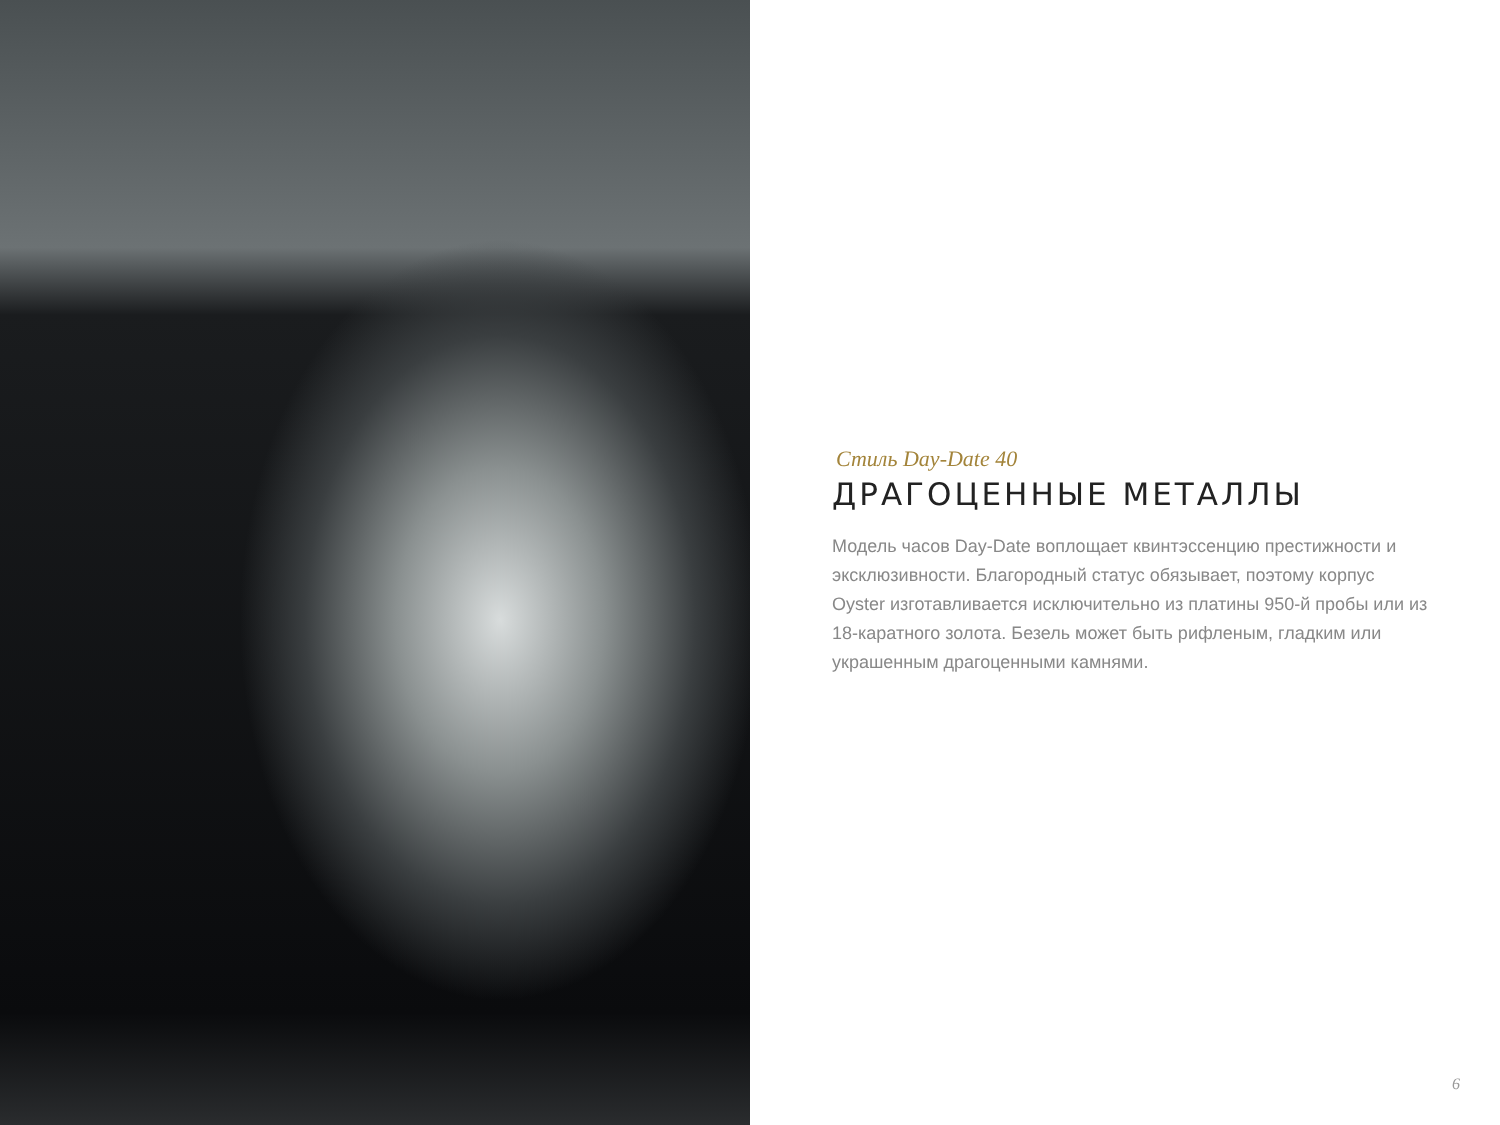Стиль Day-Date 40
ДРАГОЦЕННЫЕ МЕТАЛЛЫ
Модель часов Day-Date воплощает квинтэссенцию престижности и эксклюзивности. Благородный статус обязывает, поэтому корпус Oyster изготавливается исключительно из платины 950-й пробы или из 18-каратного золота. Безель может быть рифленым, гладким или украшенным драгоценными камнями.
6